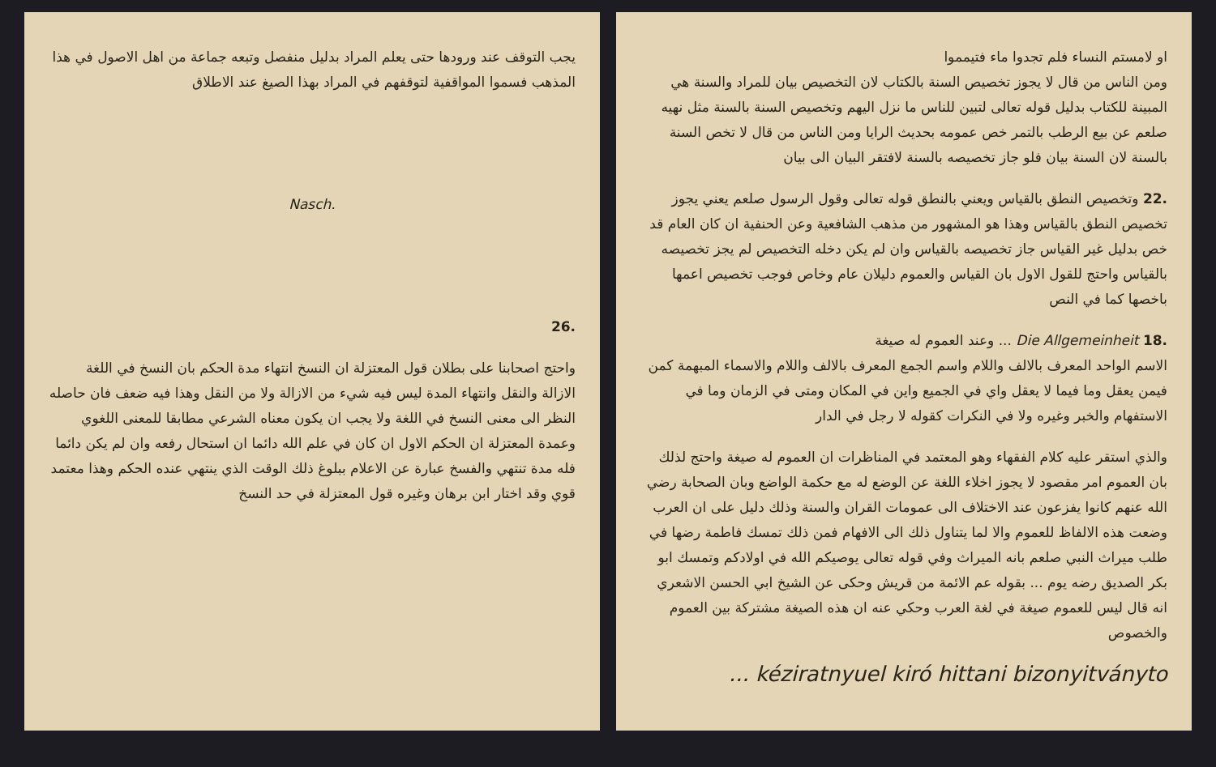يجب التوقف عند ورودها حتى يعلم المراد بدليل منفصل وتبعه جماعة من اهل الاصول في هذا المذهب فسموا المواقفية لتوقفهم في المراد بهذا الصيغ عند الاطلاق
Nasch.
26.
واحتج اصحابنا على بطلان قول المعتزلة ان النسخ انتهاء مدة الحكم بان النسخ في اللغة الازالة والنقل وانتهاء المدة ليس فيه شيء من الازالة ولا من النقل وهذا فيه ضعف فان حاصله النظر الى معنى النسخ في اللغة ولا يجب ان يكون معناه الشرعي مطابقا للمعنى اللغوي وعمدة المعتزلة ان الحكم الاول ان كان في علم الله دائما ان استحال رفعه وان لم يكن دائما فله مدة تنتهي والفسخ عبارة عن الاعلام ببلوغ ذلك الوقت الذي ينتهي عنده الحكم وهذا معتمد قوي وقد اختار ابن برهان وغيره قول المعتزلة في حد النسخ
او لامستم النساء فلم تجدوا ماء فتيمموا
ومن الناس من قال لا يجوز تخصيص السنة بالكتاب لان التخصيص بيان للمراد والسنة هي المبينة للكتاب بدليل قوله تعالى لتبين للناس ما نزل اليهم وتخصيص السنة بالسنة مثل نهيه صلعم عن بيع الرطب بالتمر خص عمومه بحديث الرايا ومن الناس من قال لا تخص السنة بالسنة لان السنة بيان فلو جاز تخصيصه بالسنة لافتقر البيان الى بيان
22. وتخصيص النطق بالقياس ويعني بالنطق قوله تعالى وقول الرسول صلعم يعني يجوز تخصيص النطق بالقياس وهذا هو المشهور من مذهب الشافعية وعن الحنفية ان كان العام قد خص بدليل غير القياس جاز تخصيصه بالقياس وان لم يكن دخله التخصيص لم يجز تخصيصه بالقياس واحتج للقول الاول بان القياس والعموم دليلان عام وخاص فوجب تخصيص اعمها باخصها كما في النص
18. Die Allgemeinheit ... وعند العموم له صيغة
الاسم الواحد المعرف بالالف واللام واسم الجمع المعرف بالالف واللام والاسماء المبهمة كمن فيمن يعقل وما فيما لا يعقل واي في الجميع واين في المكان ومتى في الزمان وما في الاستفهام والخبر وغيره ولا في النكرات كقوله لا رجل في الدار
والذي استقر عليه كلام الفقهاء وهو المعتمد في المناظرات ان العموم له صيغة واحتج لذلك بان العموم امر مقصود لا يجوز اخلاء اللغة عن الوضع له مع حكمة الواضع وبان الصحابة رضي الله عنهم كانوا يفزعون عند الاختلاف الى عمومات القران والسنة وذلك دليل على ان العرب وضعت هذه الالفاظ للعموم والا لما يتناول ذلك الى الافهام فمن ذلك تمسك فاطمة رضها في طلب ميراث النبي صلعم بانه الميراث وفي قوله تعالى يوصيكم الله في اولادكم وتمسك ابو بكر الصديق رضه يوم ... بقوله عم الائمة من قريش وحكى عن الشيخ ابي الحسن الاشعري انه قال ليس للعموم صيغة في لغة العرب وحكي عنه ان هذه الصيغة مشتركة بين العموم والخصوص
... kéziratnyuel kiró hittani bizonyitványto